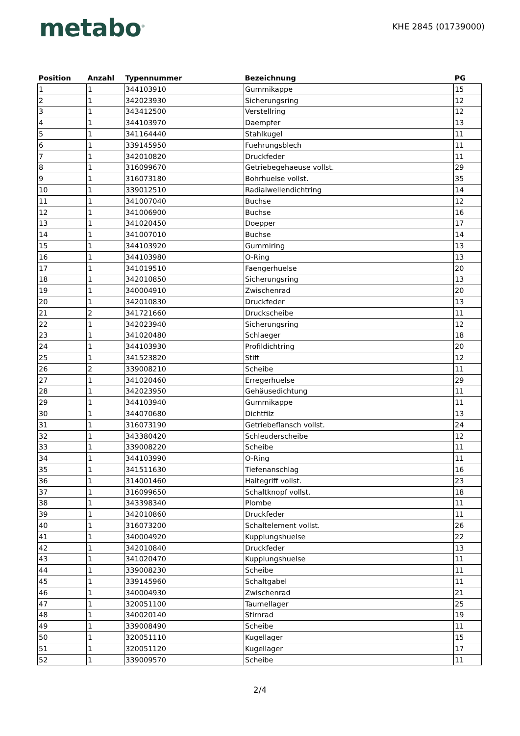metabo<sup>®</sup>
KHE 2845 (01739000)
| Position | Anzahl | Typennummer | Bezeichnung | PG |
| --- | --- | --- | --- | --- |
| 1 | 1 | 344103910 | Gummikappe | 15 |
| 2 | 1 | 342023930 | Sicherungsring | 12 |
| 3 | 1 | 343412500 | Verstellring | 12 |
| 4 | 1 | 344103970 | Daempfer | 13 |
| 5 | 1 | 341164440 | Stahlkugel | 11 |
| 6 | 1 | 339145950 | Fuehrungsblech | 11 |
| 7 | 1 | 342010820 | Druckfeder | 11 |
| 8 | 1 | 316099670 | Getriebegehaeuse vollst. | 29 |
| 9 | 1 | 316073180 | Bohrhuelse vollst. | 35 |
| 10 | 1 | 339012510 | Radialwellendichtring | 14 |
| 11 | 1 | 341007040 | Buchse | 12 |
| 12 | 1 | 341006900 | Buchse | 16 |
| 13 | 1 | 341020450 | Doepper | 17 |
| 14 | 1 | 341007010 | Buchse | 14 |
| 15 | 1 | 344103920 | Gummiring | 13 |
| 16 | 1 | 344103980 | O-Ring | 13 |
| 17 | 1 | 341019510 | Faengerhuelse | 20 |
| 18 | 1 | 342010850 | Sicherungsring | 13 |
| 19 | 1 | 340004910 | Zwischenrad | 20 |
| 20 | 1 | 342010830 | Druckfeder | 13 |
| 21 | 2 | 341721660 | Druckscheibe | 11 |
| 22 | 1 | 342023940 | Sicherungsring | 12 |
| 23 | 1 | 341020480 | Schlaeger | 18 |
| 24 | 1 | 344103930 | Profildichtring | 20 |
| 25 | 1 | 341523820 | Stift | 12 |
| 26 | 2 | 339008210 | Scheibe | 11 |
| 27 | 1 | 341020460 | Erregerhuelse | 29 |
| 28 | 1 | 342023950 | Gehäusedichtung | 11 |
| 29 | 1 | 344103940 | Gummikappe | 11 |
| 30 | 1 | 344070680 | Dichtfilz | 13 |
| 31 | 1 | 316073190 | Getriebeflansch vollst. | 24 |
| 32 | 1 | 343380420 | Schleuderscheibe | 12 |
| 33 | 1 | 339008220 | Scheibe | 11 |
| 34 | 1 | 344103990 | O-Ring | 11 |
| 35 | 1 | 341511630 | Tiefenanschlag | 16 |
| 36 | 1 | 314001460 | Haltegriff vollst. | 23 |
| 37 | 1 | 316099650 | Schaltknopf vollst. | 18 |
| 38 | 1 | 343398340 | Plombe | 11 |
| 39 | 1 | 342010860 | Druckfeder | 11 |
| 40 | 1 | 316073200 | Schaltelement vollst. | 26 |
| 41 | 1 | 340004920 | Kupplungshuelse | 22 |
| 42 | 1 | 342010840 | Druckfeder | 13 |
| 43 | 1 | 341020470 | Kupplungshuelse | 11 |
| 44 | 1 | 339008230 | Scheibe | 11 |
| 45 | 1 | 339145960 | Schaltgabel | 11 |
| 46 | 1 | 340004930 | Zwischenrad | 21 |
| 47 | 1 | 320051100 | Taumellager | 25 |
| 48 | 1 | 340020140 | Stirnrad | 19 |
| 49 | 1 | 339008490 | Scheibe | 11 |
| 50 | 1 | 320051110 | Kugellager | 15 |
| 51 | 1 | 320051120 | Kugellager | 17 |
| 52 | 1 | 339009570 | Scheibe | 11 |
2/4